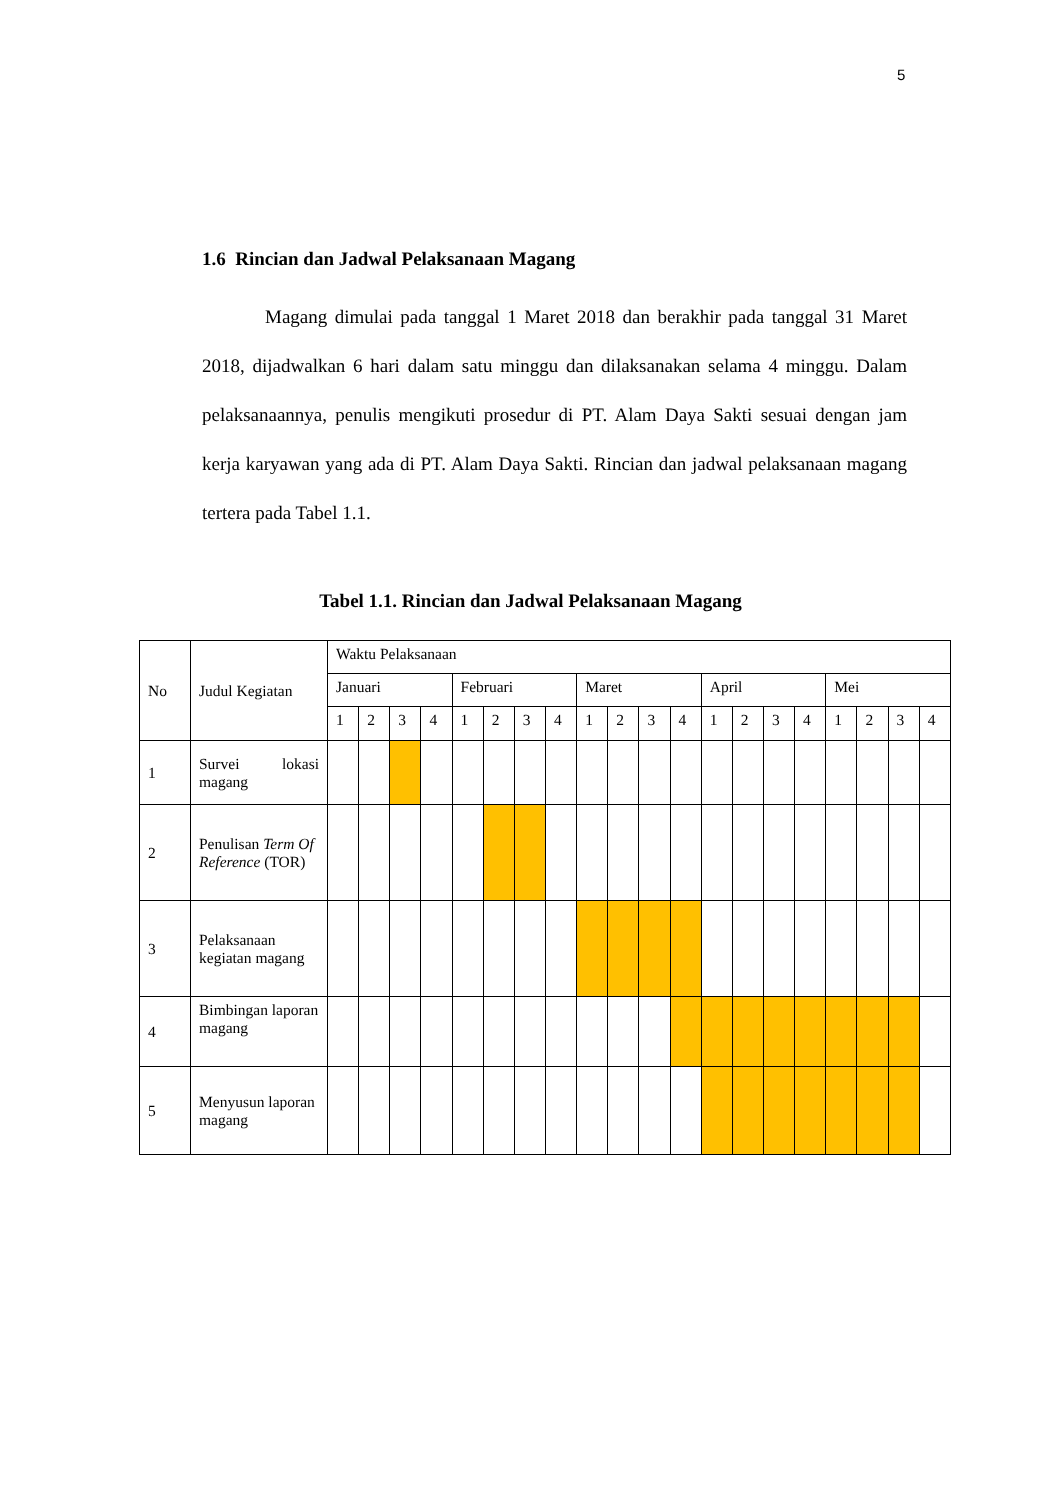5
1.6 Rincian dan Jadwal Pelaksanaan Magang
Magang dimulai pada tanggal 1 Maret 2018 dan berakhir pada tanggal 31 Maret 2018, dijadwalkan 6 hari dalam satu minggu dan dilaksanakan selama 4 minggu. Dalam pelaksanaannya, penulis mengikuti prosedur di PT. Alam Daya Sakti sesuai dengan jam kerja karyawan yang ada di PT. Alam Daya Sakti. Rincian dan jadwal pelaksanaan magang tertera pada Tabel 1.1.
Tabel 1.1. Rincian dan Jadwal Pelaksanaan Magang
| No | Judul Kegiatan | Waktu Pelaksanaan | | | | | | | | | | | | | | | | | | | |
| | | Januari | | | | Februari | | | | Maret | | | | April | | | | Mei | | | |
| | | 1 | 2 | 3 | 4 | 1 | 2 | 3 | 4 | 1 | 2 | 3 | 4 | 1 | 2 | 3 | 4 | 1 | 2 | 3 | 4 |
| 1 | Survei lokasi magang | | | | | | | | | | | | | | | | | | | | |
| 2 | Penulisan Term Of Reference (TOR) | | | | | | | | | | | | | | | | | | | | |
| 3 | Pelaksanaan kegiatan magang | | | | | | | | | | | | | | | | | | | | |
| 4 | Bimbingan laporan magang | | | | | | | | | | | | | | | | | | | | |
| 5 | Menyusun laporan magang | | | | | | | | | | | | | | | | | | | | |